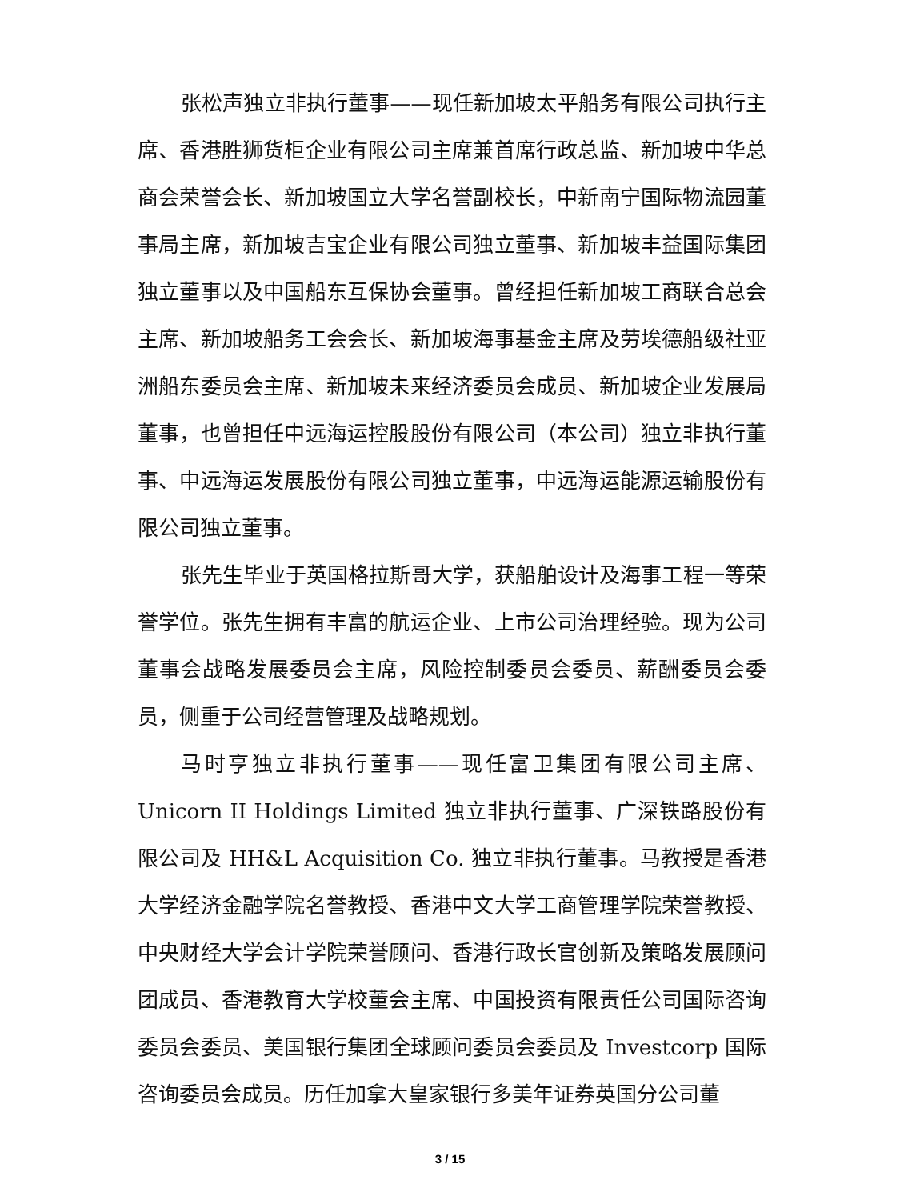张松声独立非执行董事——现任新加坡太平船务有限公司执行主席、香港胜狮货柜企业有限公司主席兼首席行政总监、新加坡中华总商会荣誉会长、新加坡国立大学名誉副校长，中新南宁国际物流园董事局主席，新加坡吉宝企业有限公司独立董事、新加坡丰益国际集团独立董事以及中国船东互保协会董事。曾经担任新加坡工商联合总会主席、新加坡船务工会会长、新加坡海事基金主席及劳埃德船级社亚洲船东委员会主席、新加坡未来经济委员会成员、新加坡企业发展局董事，也曾担任中远海运控股股份有限公司（本公司）独立非执行董事、中远海运发展股份有限公司独立董事，中远海运能源运输股份有限公司独立董事。
张先生毕业于英国格拉斯哥大学，获船舶设计及海事工程一等荣誉学位。张先生拥有丰富的航运企业、上市公司治理经验。现为公司董事会战略发展委员会主席，风险控制委员会委员、薪酬委员会委员，侧重于公司经营管理及战略规划。
马时亨独立非执行董事——现任富卫集团有限公司主席、Unicorn II Holdings Limited 独立非执行董事、广深铁路股份有限公司及 HH&L Acquisition Co. 独立非执行董事。马教授是香港大学经济金融学院名誉教授、香港中文大学工商管理学院荣誉教授、中央财经大学会计学院荣誉顾问、香港行政长官创新及策略发展顾问团成员、香港教育大学校董会主席、中国投资有限责任公司国际咨询委员会委员、美国银行集团全球顾问委员会委员及 Investcorp 国际咨询委员会成员。历任加拿大皇家银行多美年证券英国分公司董
3 / 15